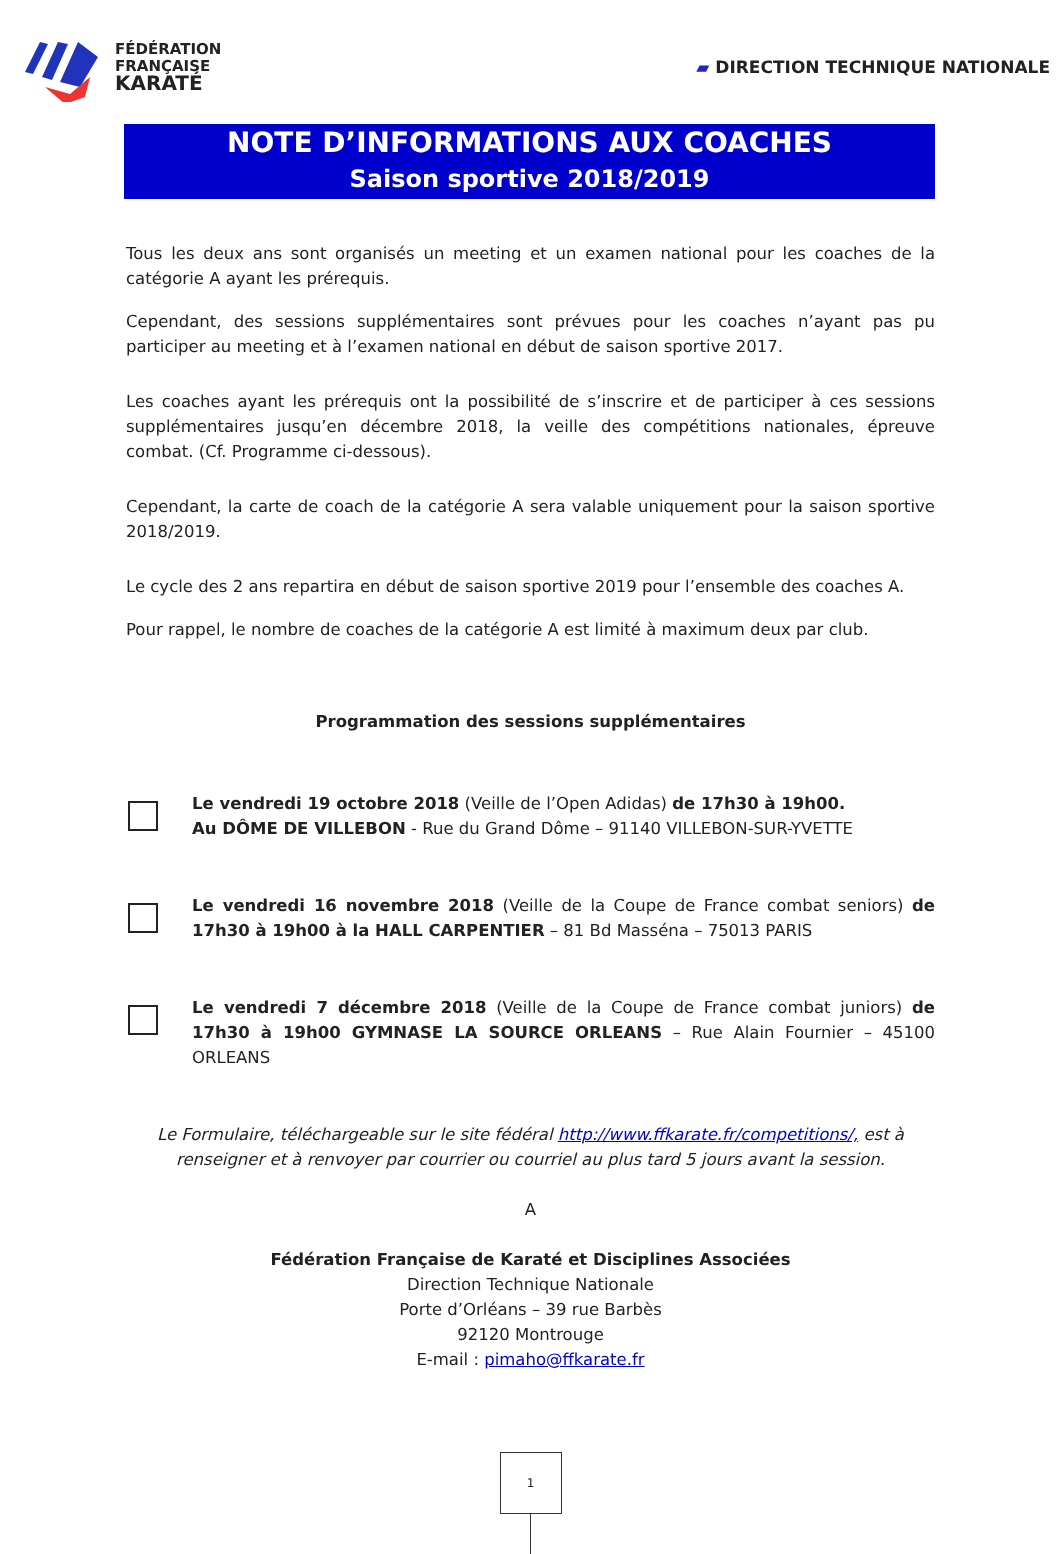FÉDÉRATION
FRANÇAISE
KARATÉ
▰ DIRECTION TECHNIQUE NATIONALE
NOTE D’INFORMATIONS AUX COACHES
Saison sportive 2018/2019
Tous les deux ans sont organisés un meeting et un examen national pour les coaches de la catégorie A ayant les prérequis.
Cependant, des sessions supplémentaires sont prévues pour les coaches n’ayant pas pu participer au meeting et à l’examen national en début de saison sportive 2017.
Les coaches ayant les prérequis ont la possibilité de s’inscrire et de participer à ces sessions supplémentaires jusqu’en décembre 2018, la veille des compétitions nationales, épreuve combat. (Cf. Programme ci-dessous).
Cependant, la carte de coach de la catégorie A sera valable uniquement pour la saison sportive 2018/2019.
Le cycle des 2 ans repartira en début de saison sportive 2019 pour l’ensemble des coaches A.
Pour rappel, le nombre de coaches de la catégorie A est limité à maximum deux par club.
Programmation des sessions supplémentaires
Le vendredi 19 octobre 2018 (Veille de l’Open Adidas) de 17h30 à 19h00.
Au DÔME DE VILLEBON - Rue du Grand Dôme – 91140 VILLEBON-SUR-YVETTE
Le vendredi 16 novembre 2018 (Veille de la Coupe de France combat seniors) de 17h30 à 19h00 à la HALL CARPENTIER – 81 Bd Masséna – 75013 PARIS
Le vendredi 7 décembre 2018 (Veille de la Coupe de France combat juniors) de 17h30 à 19h00 GYMNASE LA SOURCE ORLEANS – Rue Alain Fournier – 45100 ORLEANS
Le Formulaire, téléchargeable sur le site fédéral http://www.ffkarate.fr/competitions/, est à renseigner et à renvoyer par courrier ou courriel au plus tard 5 jours avant la session.
A
Fédération Française de Karaté et Disciplines Associées
Direction Technique Nationale
Porte d’Orléans – 39 rue Barbès
92120 Montrouge
E-mail : pimaho@ffkarate.fr
1